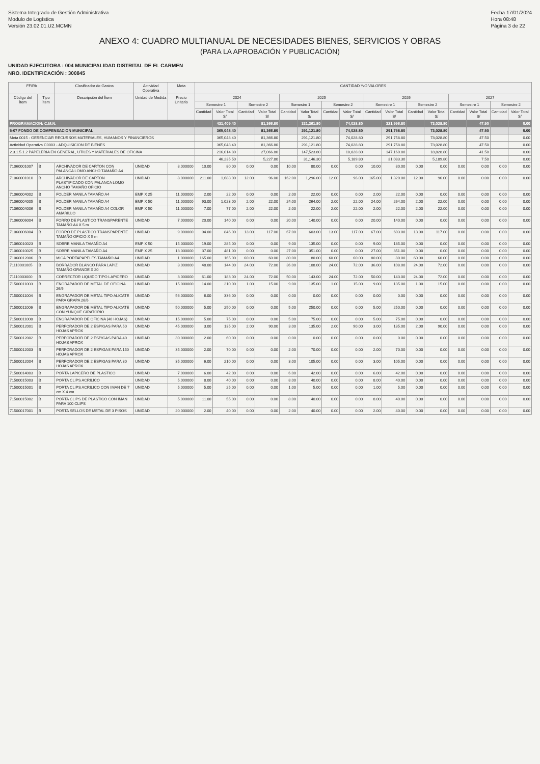Sistema Integrado de Gestión Administrativa
Modulo de Logística
Versión 23.02.01.U2.MCMN
Fecha 17/01/2024
Hora 08:48
Página 3 de 22
ANEXO 4: CUADRO MULTIANUAL DE NECESIDADES BIENES, SERVICIOS Y OBRAS
(PARA LA APROBACIÓN Y PUBLICACIÓN)
UNIDAD EJECUTORA : 004 MUNICIPALIDAD DISTRITAL DE EL CARMEN
NRO. IDENTIFICACIÓN : 300845
| FF/Rb | | Clasificador de Gastos | Actividad Operativa | Meta | CANTIDAD Y/O VALORES | | | | | | | | | | | | | | | |
| --- | --- | --- | --- | --- | --- | --- | --- | --- | --- | --- | --- | --- | --- | --- | --- | --- | --- | --- | --- | --- |
| Código del Ítem | Tipo Ítem | Descripción del Ítem | Unidad de Medida | Precio Unitario | 2024 | | | | 2025 | | | | 2026 | | | | 2027 | | | |
| | | | | | Semestre 1 | | Semestre 2 | | Semestre 1 | | Semestre 2 | | Semestre 1 | | Semestre 2 | | Semestre 1 | | Semestre 2 | |
| | | | | | Cantidad | Valor Total S/ | Cantidad | Valor Total S/ | Cantidad | Valor Total S/ | Cantidad | Valor Total S/ | Cantidad | Valor Total S/ | Cantidad | Valor Total S/ | Cantidad | Valor Total S/ | Cantidad | Valor Total S/ |
| PROGRAMACION: C.M.N. | | | | | | 431,409.40 | | 81,366.80 | | 321,361.80 | | 74,028.80 | | 321,996.80 | | 73,028.80 | | 47.50 | | 0.00 |
| 5-07 FONDO DE COMPENSACION MUNICIPAL | | | | | | 365,048.40 | | 81,366.80 | | 291,121.80 | | 74,028.80 | | 291,758.80 | | 73,028.80 | | 47.50 | | 0.00 |
| Meta 0015 - GERENCIAR RECURSOS MATERIALES, HUMANOS Y FINANCIEROS | | | | | | 365,048.40 | | 81,366.80 | | 291,121.80 | | 74,028.80 | | 291,758.80 | | 73,028.80 | | 47.50 | | 0.00 |
| Actividad Operativa C0003 - ADQUISICION DE BIENES | | | | | | 365,048.40 | | 81,366.80 | | 291,121.80 | | 74,028.80 | | 291,758.80 | | 73,028.80 | | 47.50 | | 0.00 |
| 2.3.1.5.1.2 PAPELERIA EN GENERAL, UTILES Y MATERIALES DE OFICINA | | | | | | 216,014.80 | | 27,066.80 | | 147,523.80 | | 18,828.80 | | 147,160.80 | | 18,828.80 | | 41.50 | | 0.00 |
| | | | | | | 46,235.50 | | 5,227.80 | | 31,146.30 | | 5,189.80 | | 31,083.30 | | 5,189.80 | | 7.50 | | 0.00 |
| 71060001007 | B | ARCHIVADOR DE CARTON CON PALANCA LOMO ANCHO TAMAÑO A4 | UNIDAD | 8.000000 | 10.00 | 80.00 | 0.00 | 0.00 | 10.00 | 80.00 | 0.00 | 0.00 | 10.00 | 80.00 | 0.00 | 0.00 | 0.00 | 0.00 | 0.00 | 0.00 |
| 71060001010 | B | ARCHIVADOR DE CARTON PLASTIFICADO CON PALANCA LOMO ANCHO TAMAÑO OFICIO | UNIDAD | 8.000000 | 211.00 | 1,688.00 | 12.00 | 96.00 | 162.00 | 1,296.00 | 12.00 | 96.00 | 165.00 | 1,320.00 | 12.00 | 96.00 | 0.00 | 0.00 | 0.00 | 0.00 |
| 71060004002 | B | FOLDER MANILA TAMAÑO A4 | EMP X 25 | 11.000000 | 2.00 | 22.00 | 0.00 | 0.00 | 2.00 | 22.00 | 0.00 | 0.00 | 2.00 | 22.00 | 0.00 | 0.00 | 0.00 | 0.00 | 0.00 | 0.00 |
| 71060004005 | B | FOLDER MANILA TAMAÑO A4 | EMP X 50 | 11.000000 | 93.00 | 1,023.00 | 2.00 | 22.00 | 24.00 | 264.00 | 2.00 | 22.00 | 24.00 | 264.00 | 2.00 | 22.00 | 0.00 | 0.00 | 0.00 | 0.00 |
| 71060004006 | B | FOLDER MANILA TAMAÑO A4 COLOR AMARILLO | EMP X 50 | 11.000000 | 7.00 | 77.00 | 2.00 | 22.00 | 2.00 | 22.00 | 2.00 | 22.00 | 2.00 | 22.00 | 2.00 | 22.00 | 0.00 | 0.00 | 0.00 | 0.00 |
| 71060006004 | B | FORRO DE PLASTICO TRANSPARENTE TAMAÑO A4 X 5 m | UNIDAD | 7.000000 | 20.00 | 140.00 | 0.00 | 0.00 | 20.00 | 140.00 | 0.00 | 0.00 | 20.00 | 140.00 | 0.00 | 0.00 | 0.00 | 0.00 | 0.00 | 0.00 |
| 71060006004 | B | FORRO DE PLASTICO TRANSPARENTE TAMAÑO OFICIO X 5 m | UNIDAD | 9.000000 | 94.00 | 846.00 | 13.00 | 117.00 | 67.00 | 603.00 | 13.00 | 117.00 | 67.00 | 603.00 | 13.00 | 117.00 | 0.00 | 0.00 | 0.00 | 0.00 |
| 71060010023 | B | SOBRE MANILA TAMAÑO A4 | EMP X 50 | 15.000000 | 19.00 | 285.00 | 0.00 | 0.00 | 9.00 | 135.00 | 0.00 | 0.00 | 9.00 | 135.00 | 0.00 | 0.00 | 0.00 | 0.00 | 0.00 | 0.00 |
| 71060010025 | B | SOBRE MANILA TAMAÑO A4 | EMP X 25 | 13.000000 | 37.00 | 481.00 | 0.00 | 0.00 | 27.00 | 351.00 | 0.00 | 0.00 | 27.00 | 351.00 | 0.00 | 0.00 | 0.00 | 0.00 | 0.00 | 0.00 |
| 71060012006 | B | MICA PORTAPAPELES TAMAÑO A4 | UNIDAD | 1.000000 | 165.00 | 165.00 | 60.00 | 60.00 | 80.00 | 80.00 | 60.00 | 60.00 | 80.00 | 80.00 | 60.00 | 60.00 | 0.00 | 0.00 | 0.00 | 0.00 |
| 71110001005 | B | BORRADOR BLANCO PARA LAPIZ TAMAÑO GRANDE X 20 | UNIDAD | 3.000000 | 48.00 | 144.00 | 24.00 | 72.00 | 36.00 | 108.00 | 24.00 | 72.00 | 36.00 | 108.00 | 24.00 | 72.00 | 0.00 | 0.00 | 0.00 | 0.00 |
| 71110003000 | B | CORRECTOR LIQUIDO TIPO LAPICERO | UNIDAD | 3.000000 | 61.00 | 183.00 | 24.00 | 72.00 | 50.00 | 143.00 | 24.00 | 72.00 | 50.00 | 143.00 | 24.00 | 72.00 | 0.00 | 0.00 | 0.00 | 0.00 |
| 71500011003 | B | ENGRAPADOR DE METAL DE OFICINA 26/6 | UNIDAD | 15.000000 | 14.00 | 210.00 | 1.00 | 15.00 | 9.00 | 135.00 | 1.00 | 15.00 | 9.00 | 135.00 | 1.00 | 15.00 | 0.00 | 0.00 | 0.00 | 0.00 |
| 71500011004 | B | ENGRAPADOR DE METAL TIPO ALICATE PARA GRAPA 26/6 | UNIDAD | 56.000000 | 6.00 | 336.00 | 0.00 | 0.00 | 0.00 | 0.00 | 0.00 | 0.00 | 0.00 | 0.00 | 0.00 | 0.00 | 0.00 | 0.00 | 0.00 | 0.00 |
| 71500011006 | B | ENGRAPADOR DE METAL TIPO ALICATE CON YUNQUE GIRATORIO | UNIDAD | 50.000000 | 5.00 | 250.00 | 0.00 | 0.00 | 5.00 | 250.00 | 0.00 | 0.00 | 5.00 | 250.00 | 0.00 | 0.00 | 0.00 | 0.00 | 0.00 | 0.00 |
| 71500011008 | B | ENGRAPADOR DE OFICINA (40 HOJAS) | UNIDAD | 15.000000 | 5.00 | 75.00 | 0.00 | 0.00 | 5.00 | 75.00 | 0.00 | 0.00 | 5.00 | 75.00 | 0.00 | 0.00 | 0.00 | 0.00 | 0.00 | 0.00 |
| 71500012001 | B | PERFORADOR DE 2 ESPIGAS PARA 50 HOJAS APROX | UNIDAD | 45.000000 | 3.00 | 135.00 | 2.00 | 90.00 | 3.00 | 135.00 | 2.00 | 90.00 | 3.00 | 135.00 | 2.00 | 90.00 | 0.00 | 0.00 | 0.00 | 0.00 |
| 71500012002 | B | PERFORADOR DE 2 ESPIGAS PARA 40 HOJAS APROX | UNIDAD | 30.000000 | 2.00 | 60.00 | 0.00 | 0.00 | 0.00 | 0.00 | 0.00 | 0.00 | 0.00 | 0.00 | 0.00 | 0.00 | 0.00 | 0.00 | 0.00 | 0.00 |
| 71500012003 | B | PERFORADOR DE 2 ESPIGAS PARA 150 HOJAS APROX | UNIDAD | 35.000000 | 2.00 | 70.00 | 0.00 | 0.00 | 2.00 | 70.00 | 0.00 | 0.00 | 2.00 | 70.00 | 0.00 | 0.00 | 0.00 | 0.00 | 0.00 | 0.00 |
| 71500012004 | B | PERFORADOR DE 2 ESPIGAS PARA 30 HOJAS APROX | UNIDAD | 35.000000 | 6.00 | 210.00 | 0.00 | 0.00 | 3.00 | 105.00 | 0.00 | 0.00 | 3.00 | 105.00 | 0.00 | 0.00 | 0.00 | 0.00 | 0.00 | 0.00 |
| 71500014003 | B | PORTA LAPICERO DE PLASTICO | UNIDAD | 7.000000 | 6.00 | 42.00 | 0.00 | 0.00 | 6.00 | 42.00 | 0.00 | 0.00 | 6.00 | 42.00 | 0.00 | 0.00 | 0.00 | 0.00 | 0.00 | 0.00 |
| 71500015003 | B | PORTA CLIPS ACRILICO | UNIDAD | 5.000000 | 8.00 | 40.00 | 0.00 | 0.00 | 8.00 | 40.00 | 0.00 | 0.00 | 8.00 | 40.00 | 0.00 | 0.00 | 0.00 | 0.00 | 0.00 | 0.00 |
| 71500015001 | B | PORTA CLIPS ACRILICO CON IMAN DE 7 cm X 4 cm | UNIDAD | 5.000000 | 5.00 | 25.00 | 0.00 | 0.00 | 1.00 | 5.00 | 0.00 | 0.00 | 1.00 | 5.00 | 0.00 | 0.00 | 0.00 | 0.00 | 0.00 | 0.00 |
| 71500015002 | B | PORTA CLIPS DE PLASTICO CON IMAN PARA 100 CLIPS | UNIDAD | 5.000000 | 11.00 | 55.00 | 0.00 | 0.00 | 8.00 | 40.00 | 0.00 | 0.00 | 8.00 | 40.00 | 0.00 | 0.00 | 0.00 | 0.00 | 0.00 | 0.00 |
| 71500017001 | B | PORTA SELLOS DE METAL DE 3 PISOS | UNIDAD | 20.000000 | 2.00 | 40.00 | 0.00 | 0.00 | 2.00 | 40.00 | 0.00 | 0.00 | 2.00 | 40.00 | 0.00 | 0.00 | 0.00 | 0.00 | 0.00 | 0.00 |